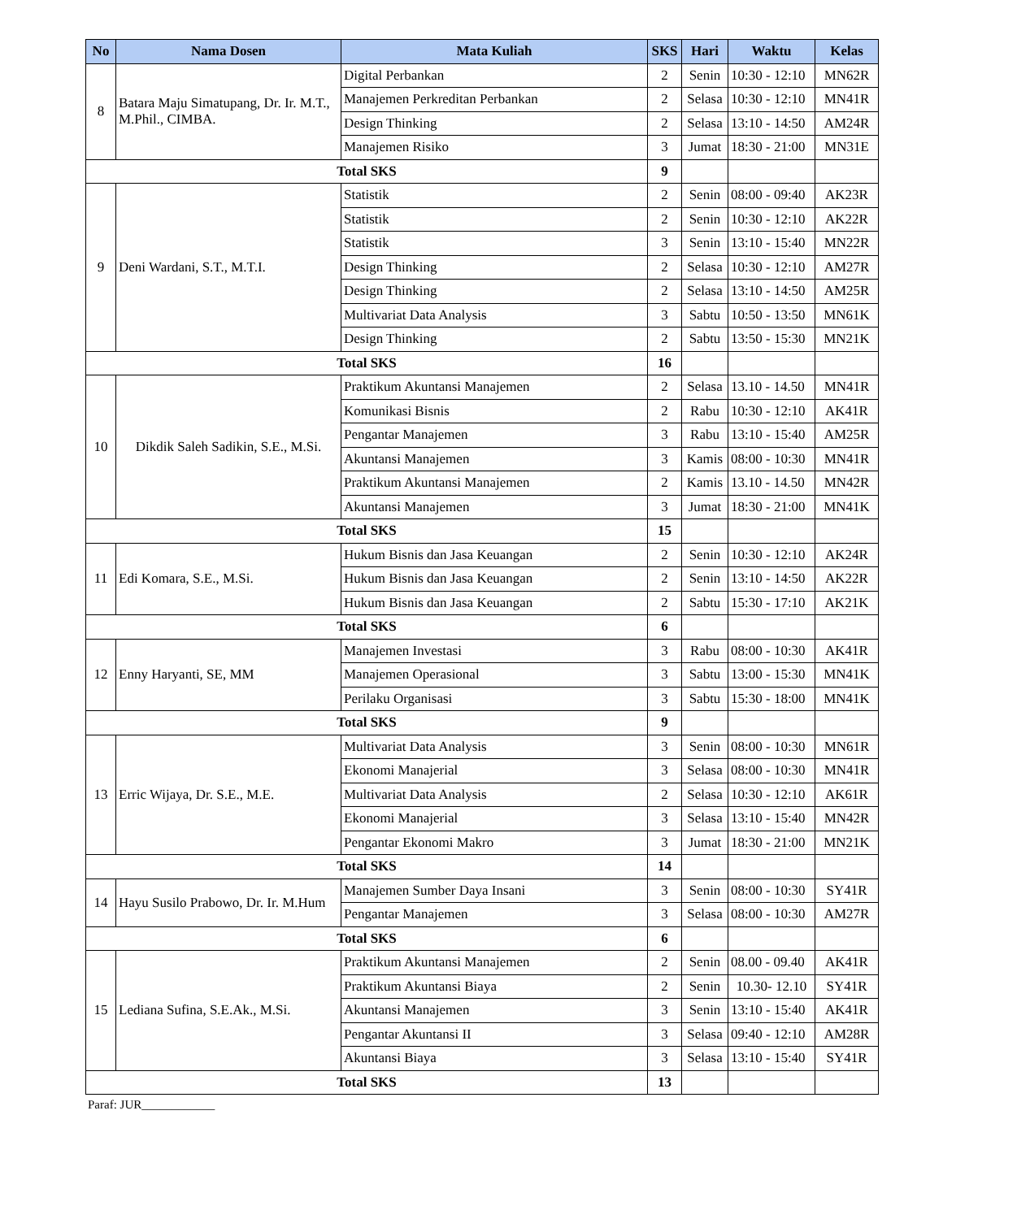| No | Nama Dosen | Mata Kuliah | SKS | Hari | Waktu | Kelas |
| --- | --- | --- | --- | --- | --- | --- |
| 8 | Batara Maju Simatupang, Dr. Ir. M.T., M.Phil., CIMBA. | Digital Perbankan | 2 | Senin | 10:30 - 12:10 | MN62R |
| | | Manajemen Perkreditan Perbankan | 2 | Selasa | 10:30 - 12:10 | MN41R |
| | | Design Thinking | 2 | Selasa | 13:10 - 14:50 | AM24R |
| | | Manajemen Risiko | 3 | Jumat | 18:30 - 21:00 | MN31E |
| Total SKS | | | 9 | | | |
| 9 | Deni Wardani, S.T., M.T.I. | Statistik | 2 | Senin | 08:00 - 09:40 | AK23R |
| | | Statistik | 2 | Senin | 10:30 - 12:10 | AK22R |
| | | Statistik | 3 | Senin | 13:10 - 15:40 | MN22R |
| | | Design Thinking | 2 | Selasa | 10:30 - 12:10 | AM27R |
| | | Design Thinking | 2 | Selasa | 13:10 - 14:50 | AM25R |
| | | Multivariat Data Analysis | 3 | Sabtu | 10:50 - 13:50 | MN61K |
| | | Design Thinking | 2 | Sabtu | 13:50 - 15:30 | MN21K |
| Total SKS | | | 16 | | | |
| 10 | Dikdik Saleh Sadikin, S.E., M.Si. | Praktikum Akuntansi Manajemen | 2 | Selasa | 13.10 - 14.50 | MN41R |
| | | Komunikasi Bisnis | 2 | Rabu | 10:30 - 12:10 | AK41R |
| | | Pengantar Manajemen | 3 | Rabu | 13:10 - 15:40 | AM25R |
| | | Akuntansi Manajemen | 3 | Kamis | 08:00 - 10:30 | MN41R |
| | | Praktikum Akuntansi Manajemen | 2 | Kamis | 13.10 - 14.50 | MN42R |
| | | Akuntansi Manajemen | 3 | Jumat | 18:30 - 21:00 | MN41K |
| Total SKS | | | 15 | | | |
| 11 | Edi Komara, S.E., M.Si. | Hukum Bisnis dan Jasa Keuangan | 2 | Senin | 10:30 - 12:10 | AK24R |
| | | Hukum Bisnis dan Jasa Keuangan | 2 | Senin | 13:10 - 14:50 | AK22R |
| | | Hukum Bisnis dan Jasa Keuangan | 2 | Sabtu | 15:30 - 17:10 | AK21K |
| Total SKS | | | 6 | | | |
| 12 | Enny Haryanti, SE, MM | Manajemen Investasi | 3 | Rabu | 08:00 - 10:30 | AK41R |
| | | Manajemen Operasional | 3 | Sabtu | 13:00 - 15:30 | MN41K |
| | | Perilaku Organisasi | 3 | Sabtu | 15:30 - 18:00 | MN41K |
| Total SKS | | | 9 | | | |
| 13 | Erric Wijaya, Dr. S.E., M.E. | Multivariat Data Analysis | 3 | Senin | 08:00 - 10:30 | MN61R |
| | | Ekonomi Manajerial | 3 | Selasa | 08:00 - 10:30 | MN41R |
| | | Multivariat Data Analysis | 2 | Selasa | 10:30 - 12:10 | AK61R |
| | | Ekonomi Manajerial | 3 | Selasa | 13:10 - 15:40 | MN42R |
| | | Pengantar Ekonomi Makro | 3 | Jumat | 18:30 - 21:00 | MN21K |
| Total SKS | | | 14 | | | |
| 14 | Hayu Susilo Prabowo, Dr. Ir. M.Hum | Manajemen Sumber Daya Insani | 3 | Senin | 08:00 - 10:30 | SY41R |
| | | Pengantar Manajemen | 3 | Selasa | 08:00 - 10:30 | AM27R |
| Total SKS | | | 6 | | | |
| 15 | Lediana Sufina, S.E.Ak., M.Si. | Praktikum Akuntansi Manajemen | 2 | Senin | 08.00 - 09.40 | AK41R |
| | | Praktikum Akuntansi Biaya | 2 | Senin | 10.30- 12.10 | SY41R |
| | | Akuntansi Manajemen | 3 | Senin | 13:10 - 15:40 | AK41R |
| | | Pengantar Akuntansi II | 3 | Selasa | 09:40 - 12:10 | AM28R |
| | | Akuntansi Biaya | 3 | Selasa | 13:10 - 15:40 | SY41R |
| Total SKS | | | 13 | | | |
Paraf: JUR____________